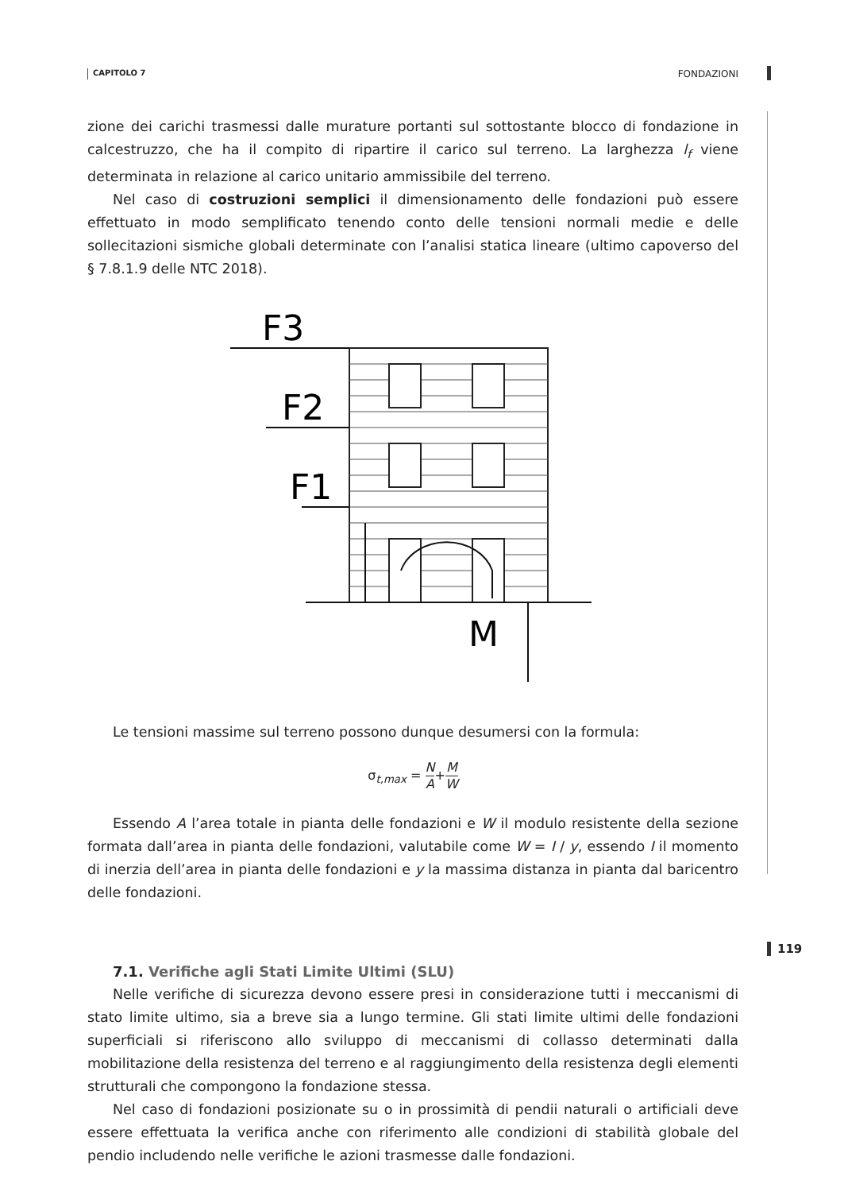CAPITOLO 7 FONDAZIONI
zione dei carichi trasmessi dalle murature portanti sul sottostante blocco di fondazione in calcestruzzo, che ha il compito di ripartire il carico sul terreno. La larghezza l<sub>f</sub> viene determinata in relazione al carico unitario ammissibile del terreno.
Nel caso di costruzioni semplici il dimensionamento delle fondazioni può essere effettuato in modo semplificato tenendo conto delle tensioni normali medie e delle sollecitazioni sismiche globali determinate con l’analisi statica lineare (ultimo capoverso del § 7.8.1.9 delle NTC 2018).
F3
F2
F1
M
Le tensioni massime sul terreno possono dunque desumersi con la formula:
σ<sub>t,max</sub> = N A+M W
Essendo A l’area totale in pianta delle fondazioni e W il modulo resistente della sezione formata dall’area in pianta delle fondazioni, valutabile come W = I / y, essendo I il momento di inerzia dell’area in pianta delle fondazioni e y la massima distanza in pianta dal baricentro delle fondazioni.
7.1. Verifiche agli Stati Limite Ultimi (SLU)
Nelle verifiche di sicurezza devono essere presi in considerazione tutti i meccanismi di stato limite ultimo, sia a breve sia a lungo termine. Gli stati limite ultimi delle fondazioni superficiali si riferiscono allo sviluppo di meccanismi di collasso determinati dalla mobilitazione della resistenza del terreno e al raggiungimento della resistenza degli elementi strutturali che compongono la fondazione stessa.
Nel caso di fondazioni posizionate su o in prossimità di pendii naturali o artificiali deve essere effettuata la verifica anche con riferimento alle condizioni di stabilità globale del pendio includendo nelle verifiche le azioni trasmesse dalle fondazioni.
119